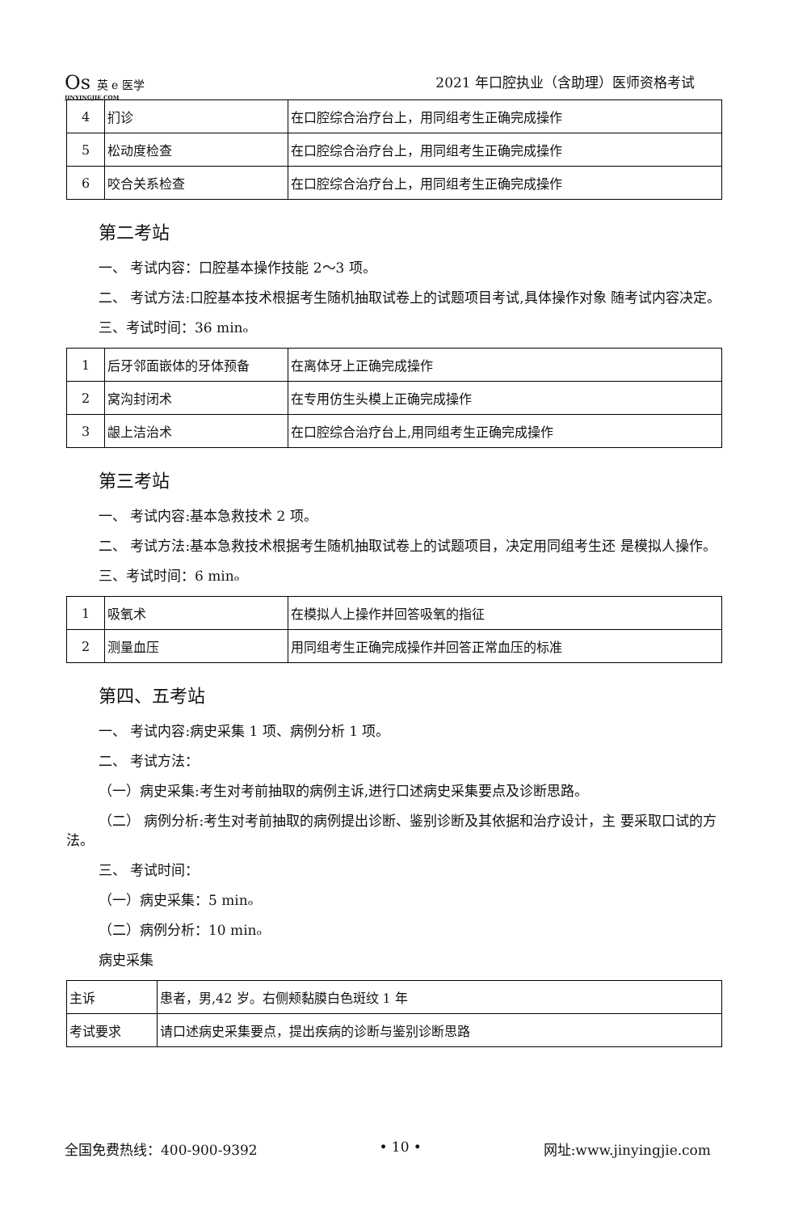Os 英 e 医学
JINYINGJIE.COM
2021 年口腔执业（含助理）医师资格考试
| 4 | 扪诊 | 在口腔综合治疗台上，用同组考生正确完成操作 |
| 5 | 松动度检查 | 在口腔综合治疗台上，用同组考生正确完成操作 |
| 6 | 咬合关系检查 | 在口腔综合治疗台上，用同组考生正确完成操作 |
第二考站
一、 考试内容：口腔基本操作技能 2〜3 项。
二、 考试方法:口腔基本技术根据考生随机抽取试卷上的试题项目考试,具体操作对象 随考试内容决定。
三、考试时间：36 minₒ
| 1 | 后牙邻面嵌体的牙体预备 | 在离体牙上正确完成操作 |
| 2 | 窝沟封闭术 | 在专用仿生头模上正确完成操作 |
| 3 | 龈上洁治术 | 在口腔综合治疗台上,用同组考生正确完成操作 |
第三考站
一、 考试内容:基本急救技术 2 项。
二、 考试方法:基本急救技术根据考生随机抽取试卷上的试题项目，决定用同组考生还 是模拟人操作。
三、考试时间：6 minₒ
| 1 | 吸氧术 | 在模拟人上操作并回答吸氧的指征 |
| 2 | 测量血压 | 用同组考生正确完成操作并回答正常血压的标准 |
第四、五考站
一、 考试内容:病史采集 1 项、病例分析 1 项。
二、 考试方法：
（一）病史采集:考生对考前抽取的病例主诉,进行口述病史采集要点及诊断思路。
（二） 病例分析:考生对考前抽取的病例提出诊断、鉴别诊断及其依据和治疗设计，主 要采取口试的方法。
三、 考试时间：
（一）病史采集：5 minₒ
（二）病例分析：10 minₒ
病史采集
| 主诉 | 患者，男,42 岁。右侧颊黏膜白色斑纹 1 年 |
| 考试要求 | 请口述病史采集要点，提出疾病的诊断与鉴别诊断思路 |
全国免费热线：400-900-9392 • 10 • 网址:www.jinyingjie.com